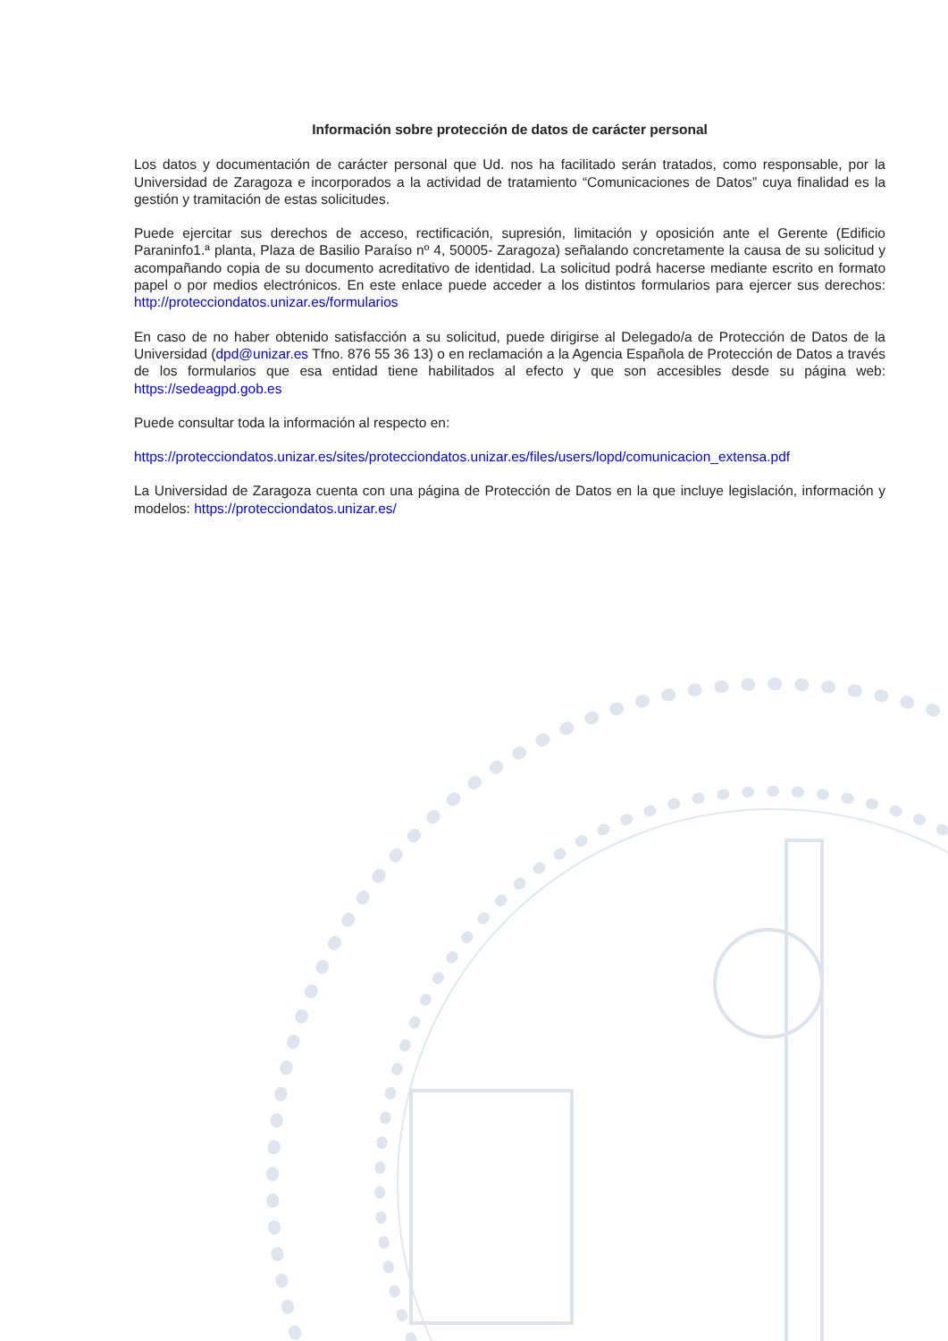Información sobre protección de datos de carácter personal
Los datos y documentación de carácter personal que Ud. nos ha facilitado serán tratados, como responsable, por la Universidad de Zaragoza e incorporados a la actividad de tratamiento “Comunicaciones de Datos” cuya finalidad es la gestión y tramitación de estas solicitudes.
Puede ejercitar sus derechos de acceso, rectificación, supresión, limitación y oposición ante el Gerente (Edificio Paraninfo1.ª planta, Plaza de Basilio Paraíso nº 4, 50005- Zaragoza) señalando concretamente la causa de su solicitud y acompañando copia de su documento acreditativo de identidad. La solicitud podrá hacerse mediante escrito en formato papel o por medios electrónicos. En este enlace puede acceder a los distintos formularios para ejercer sus derechos: http://protecciondatos.unizar.es/formularios
En caso de no haber obtenido satisfacción a su solicitud, puede dirigirse al Delegado/a de Protección de Datos de la Universidad (dpd@unizar.es Tfno. 876 55 36 13) o en reclamación a la Agencia Española de Protección de Datos a través de los formularios que esa entidad tiene habilitados al efecto y que son accesibles desde su página web: https://sedeagpd.gob.es
Puede consultar toda la información al respecto en:
https://protecciondatos.unizar.es/sites/protecciondatos.unizar.es/files/users/lopd/comunicacion_extensa.pdf
La Universidad de Zaragoza cuenta con una página de Protección de Datos en la que incluye legislación, información y modelos: https://protecciondatos.unizar.es/